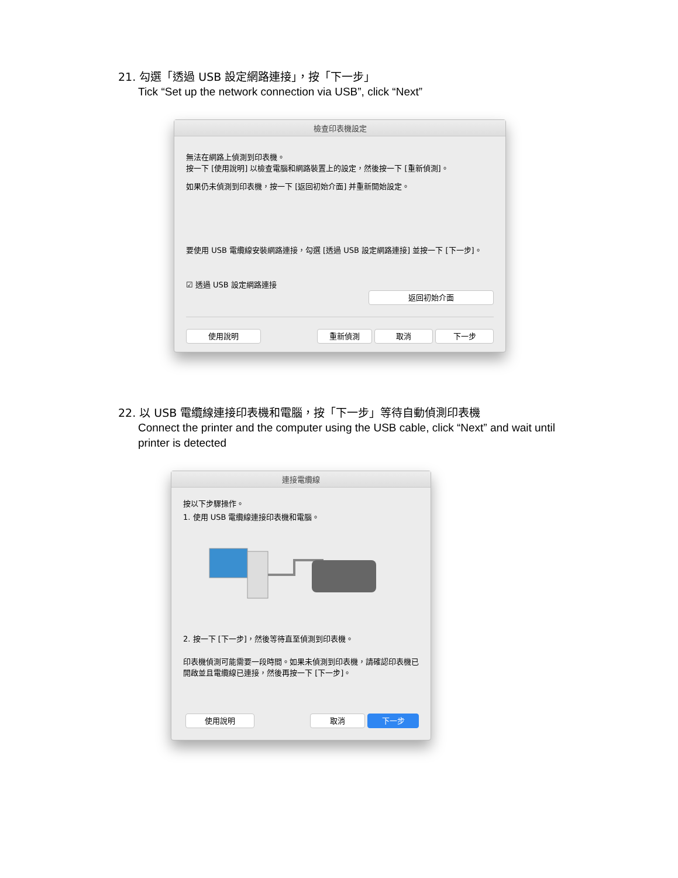21. 勾選「透過 USB 設定網路連接」，按「下一步」
Tick “Set up the network connection via USB”, click “Next”
檢查印表機設定
無法在網路上偵測到印表機。
按一下 [使用說明] 以檢查電腦和網路裝置上的設定，然後按一下 [重新偵測]。
如果仍未偵測到印表機，按一下 [返回初始介面] 并重新開始設定。
要使用 USB 電纜線安裝網路連接，勾選 [透過 USB 設定網路連接] 並按一下 [下一步]。
☑ 透過 USB 設定網路連接
返回初始介面
使用說明 重新偵測 取消 下一步
22. 以 USB 電纜線連接印表機和電腦，按「下一步」等待自動偵測印表機
Connect the printer and the computer using the USB cable, click “Next” and wait until printer is detected
連接電纜線
按以下步驟操作。
1. 使用 USB 電纜線連接印表機和電腦。
2. 按一下 [下一步]，然後等待直至偵測到印表機。
印表機偵測可能需要一段時間。如果未偵測到印表機，請確認印表機已開啟並且電纜線已連接，然後再按一下 [下一步]。
使用說明 取消 下一步